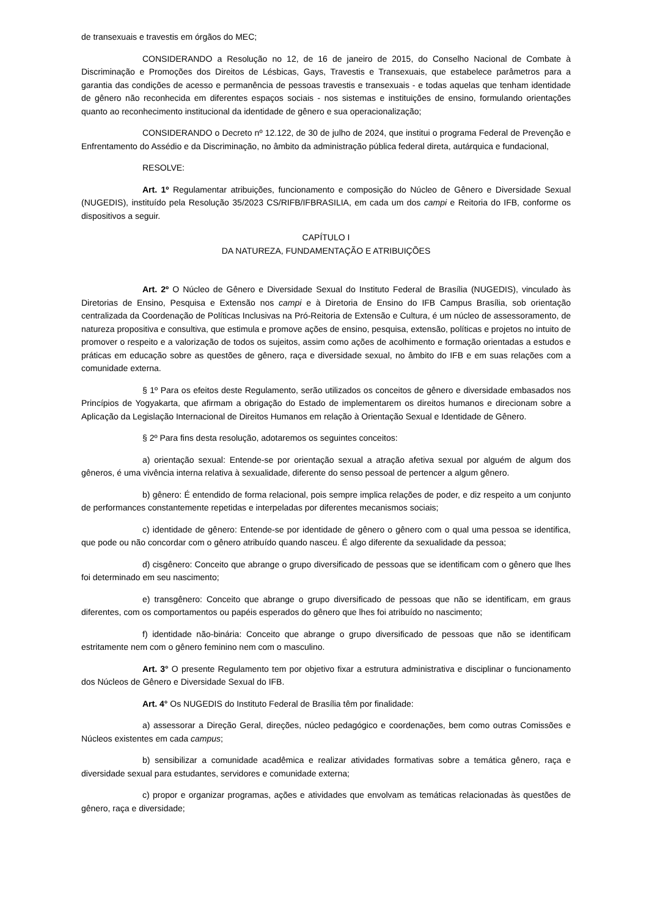de transexuais e travestis em órgãos do MEC;
CONSIDERANDO a Resolução no 12, de 16 de janeiro de 2015, do Conselho Nacional de Combate à Discriminação e Promoções dos Direitos de Lésbicas, Gays, Travestis e Transexuais, que estabelece parâmetros para a garantia das condições de acesso e permanência de pessoas travestis e transexuais - e todas aquelas que tenham identidade de gênero não reconhecida em diferentes espaços sociais - nos sistemas e instituições de ensino, formulando orientações quanto ao reconhecimento institucional da identidade de gênero e sua operacionalização;
CONSIDERANDO o Decreto nº 12.122, de 30 de julho de 2024, que institui o programa Federal de Prevenção e Enfrentamento do Assédio e da Discriminação, no âmbito da administração pública federal direta, autárquica e fundacional,
RESOLVE:
Art. 1º Regulamentar atribuições, funcionamento e composição do Núcleo de Gênero e Diversidade Sexual (NUGEDIS), instituído pela Resolução 35/2023 CS/RIFB/IFBRASILIA, em cada um dos campi e Reitoria do IFB, conforme os dispositivos a seguir.
CAPÍTULO I
DA NATUREZA, FUNDAMENTAÇÃO E ATRIBUIÇÕES
Art. 2º O Núcleo de Gênero e Diversidade Sexual do Instituto Federal de Brasília (NUGEDIS), vinculado às Diretorias de Ensino, Pesquisa e Extensão nos campi e à Diretoria de Ensino do IFB Campus Brasília, sob orientação centralizada da Coordenação de Políticas Inclusivas na Pró-Reitoria de Extensão e Cultura, é um núcleo de assessoramento, de natureza propositiva e consultiva, que estimula e promove ações de ensino, pesquisa, extensão, políticas e projetos no intuito de promover o respeito e a valorização de todos os sujeitos, assim como ações de acolhimento e formação orientadas a estudos e práticas em educação sobre as questões de gênero, raça e diversidade sexual, no âmbito do IFB e em suas relações com a comunidade externa.
§ 1º Para os efeitos deste Regulamento, serão utilizados os conceitos de gênero e diversidade embasados nos Princípios de Yogyakarta, que afirmam a obrigação do Estado de implementarem os direitos humanos e direcionam sobre a Aplicação da Legislação Internacional de Direitos Humanos em relação à Orientação Sexual e Identidade de Gênero.
§ 2º Para fins desta resolução, adotaremos os seguintes conceitos:
a) orientação sexual: Entende-se por orientação sexual a atração afetiva sexual por alguém de algum dos gêneros, é uma vivência interna relativa à sexualidade, diferente do senso pessoal de pertencer a algum gênero.
b) gênero: É entendido de forma relacional, pois sempre implica relações de poder, e diz respeito a um conjunto de performances constantemente repetidas e interpeladas por diferentes mecanismos sociais;
c) identidade de gênero: Entende-se por identidade de gênero o gênero com o qual uma pessoa se identifica, que pode ou não concordar com o gênero atribuído quando nasceu. É algo diferente da sexualidade da pessoa;
d) cisgênero: Conceito que abrange o grupo diversificado de pessoas que se identificam com o gênero que lhes foi determinado em seu nascimento;
e) transgênero: Conceito que abrange o grupo diversificado de pessoas que não se identificam, em graus diferentes, com os comportamentos ou papéis esperados do gênero que lhes foi atribuído no nascimento;
f) identidade não-binária: Conceito que abrange o grupo diversificado de pessoas que não se identificam estritamente nem com o gênero feminino nem com o masculino.
Art. 3° O presente Regulamento tem por objetivo fixar a estrutura administrativa e disciplinar o funcionamento dos Núcleos de Gênero e Diversidade Sexual do IFB.
Art. 4° Os NUGEDIS do Instituto Federal de Brasília têm por finalidade:
a) assessorar a Direção Geral, direções, núcleo pedagógico e coordenações, bem como outras Comissões e Núcleos existentes em cada campus;
b) sensibilizar a comunidade acadêmica e realizar atividades formativas sobre a temática gênero, raça e diversidade sexual para estudantes, servidores e comunidade externa;
c) propor e organizar programas, ações e atividades que envolvam as temáticas relacionadas às questões de gênero, raça e diversidade;